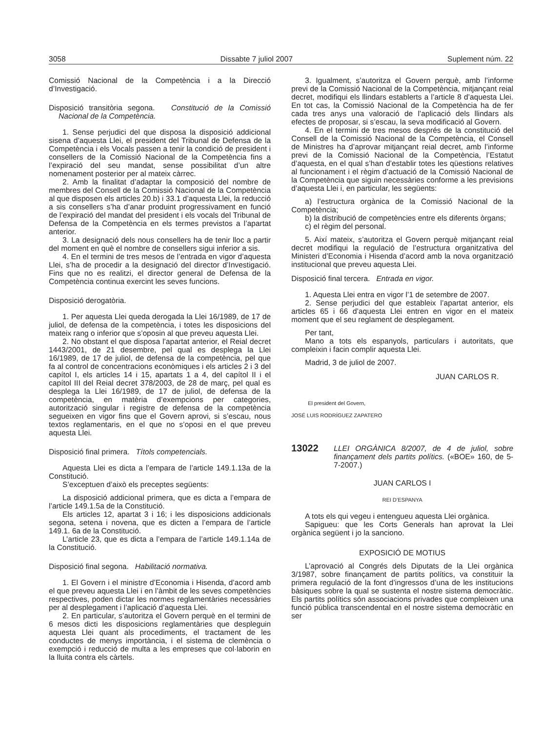3058 Dissabte 7 juliol 2007 Suplement núm. 22
Comissió Nacional de la Competència i a la Direcció d’Investigació.
Disposició transitòria segona. Constitució de la Comissió Nacional de la Competència.
1. Sense perjudici del que disposa la disposició addicional sisena d’aquesta Llei, el president del Tribunal de Defensa de la Competència i els Vocals passen a tenir la condició de president i consellers de la Comissió Nacional de la Competència fins a l’expiració del seu mandat, sense possibilitat d’un altre nomenament posterior per al mateix càrrec.
2. Amb la finalitat d’adaptar la composició del nombre de membres del Consell de la Comissió Nacional de la Competència al que disposen els articles 20.b) i 33.1 d’aquesta Llei, la reducció a sis consellers s’ha d’anar produint progressivament en funció de l’expiració del mandat del president i els vocals del Tribunal de Defensa de la Competència en els termes previstos a l’apartat anterior.
3. La designació dels nous consellers ha de tenir lloc a partir del moment en què el nombre de consellers sigui inferior a sis.
4. En el termini de tres mesos de l’entrada en vigor d’aquesta Llei, s’ha de procedir a la designació del director d’Investigació. Fins que no es realitzi, el director general de Defensa de la Competència continua exercint les seves funcions.
Disposició derogatòria.
1. Per aquesta Llei queda derogada la Llei 16/1989, de 17 de juliol, de defensa de la competència, i totes les disposicions del mateix rang o inferior que s’oposin al que preveu aquesta Llei.
2. No obstant el que disposa l’apartat anterior, el Reial decret 1443/2001, de 21 desembre, pel qual es desplega la Llei 16/1989, de 17 de juliol, de defensa de la competència, pel que fa al control de concentracions econòmiques i els articles 2 i 3 del capítol I, els articles 14 i 15, apartats 1 a 4, del capítol II i el capítol III del Reial decret 378/2003, de 28 de març, pel qual es desplega la Llei 16/1989, de 17 de juliol, de defensa de la competència, en matèria d’exempcions per categories, autorització singular i registre de defensa de la competència segueixen en vigor fins que el Govern aprovi, si s’escau, nous textos reglamentaris, en el que no s’oposi en el que preveu aquesta Llei.
Disposició final primera. Títols competencials.
Aquesta Llei es dicta a l’empara de l’article 149.1.13a de la Constitució.
S’exceptuen d’això els preceptes següents:
La disposició addicional primera, que es dicta a l’empara de l’article 149.1.5a de la Constitució.
Els articles 12, apartat 3 i 16; i les disposicions addicionals segona, setena i novena, que es dicten a l’empara de l’article 149.1. 6a de la Constitució.
L’article 23, que es dicta a l’empara de l’article 149.1.14a de la Constitució.
Disposició final segona. Habilitació normativa.
1. El Govern i el ministre d’Economia i Hisenda, d’acord amb el que preveu aquesta Llei i en l’àmbit de les seves competències respectives, poden dictar les normes reglamentàries necessàries per al desplegament i l’aplicació d’aquesta Llei.
2. En particular, s’autoritza el Govern perquè en el termini de 6 mesos dicti les disposicions reglamentàries que despleguin aquesta Llei quant als procediments, el tractament de les conductes de menys importància, i el sistema de clemència o exempció i reducció de multa a les empreses que col·laborin en la lluita contra els càrtels.
3. Igualment, s’autoritza el Govern perquè, amb l’informe previ de la Comissió Nacional de la Competència, mitjançant reial decret, modifiqui els llindars establerts a l’article 8 d’aquesta Llei. En tot cas, la Comissió Nacional de la Competència ha de fer cada tres anys una valoració de l’aplicació dels llindars als efectes de proposar, si s’escau, la seva modificació al Govern.
4. En el termini de tres mesos després de la constitució del Consell de la Comissió Nacional de la Competència, el Consell de Ministres ha d’aprovar mitjançant reial decret, amb l’informe previ de la Comissió Nacional de la Competència, l’Estatut d’aquesta, en el qual s’han d’establir totes les qüestions relatives al funcionament i el règim d’actuació de la Comissió Nacional de la Competència que siguin necessàries conforme a les previsions d’aquesta Llei i, en particular, les següents:
a) l’estructura orgànica de la Comissió Nacional de la Competència;
b) la distribució de competències entre els diferents òrgans;
c) el règim del personal.
5. Així mateix, s’autoritza el Govern perquè mitjançant reial decret modifiqui la regulació de l’estructura organitzativa del Ministeri d’Economia i Hisenda d’acord amb la nova organització institucional que preveu aquesta Llei.
Disposició final tercera. Entrada en vigor.
1. Aquesta Llei entra en vigor l’1 de setembre de 2007.
2. Sense perjudici del que estableix l’apartat anterior, els articles 65 i 66 d’aquesta Llei entren en vigor en el mateix moment que el seu reglament de desplegament.
Per tant,
Mano a tots els espanyols, particulars i autoritats, que compleixin i facin complir aquesta Llei.
Madrid, 3 de juliol de 2007.
JUAN CARLOS R.
El president del Govern,
JOSÉ LUIS RODRÍGUEZ ZAPATERO
13022
LLEI ORGÀNICA 8/2007, de 4 de juliol, sobre finançament dels partits polítics. («BOE» 160, de 5-7-2007.)
JUAN CARLOS I
REI D’ESPANYA
A tots els qui vegeu i entengueu aquesta Llei orgànica.
Sapigueu: que les Corts Generals han aprovat la Llei orgànica següent i jo la sanciono.
EXPOSICIÓ DE MOTIUS
L’aprovació al Congrés dels Diputats de la Llei orgànica 3/1987, sobre finançament de partits polítics, va constituir la primera regulació de la font d’ingressos d’una de les institucions bàsiques sobre la qual se sustenta el nostre sistema democràtic. Els partits polítics són associacions privades que compleixen una funció pública transcendental en el nostre sistema democràtic en ser